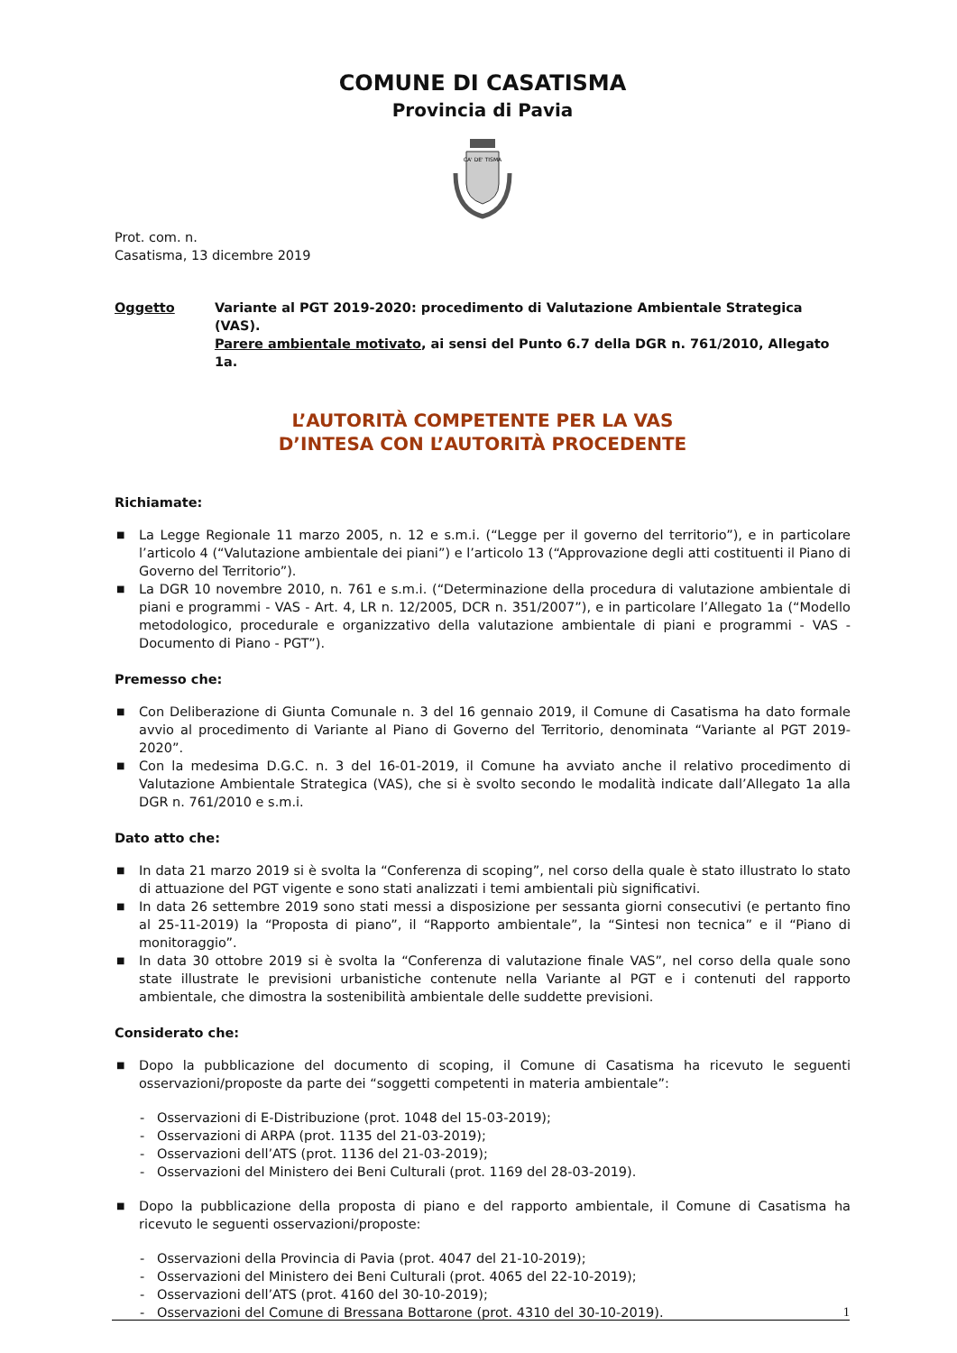COMUNE DI CASATISMA
Provincia di Pavia
CA' DE' TISMA
Prot. com. n.
Casatisma, 13 dicembre 2019
Oggetto Variante al PGT 2019-2020: procedimento di Valutazione Ambientale Strategica (VAS).
Parere ambientale motivato, ai sensi del Punto 6.7 della DGR n. 761/2010, Allegato 1a.
L’AUTORITÀ COMPETENTE PER LA VAS
D’INTESA CON L’AUTORITÀ PROCEDENTE
Richiamate:
■ La Legge Regionale 11 marzo 2005, n. 12 e s.m.i. (“Legge per il governo del territorio”), e in particolare l’articolo 4 (“Valutazione ambientale dei piani”) e l’articolo 13 (“Approvazione degli atti costituenti il Piano di Governo del Territorio”).
■ La DGR 10 novembre 2010, n. 761 e s.m.i. (“Determinazione della procedura di valutazione ambientale di piani e programmi - VAS - Art. 4, LR n. 12/2005, DCR n. 351/2007”), e in particolare l’Allegato 1a (“Modello metodologico, procedurale e organizzativo della valutazione ambientale di piani e programmi - VAS - Documento di Piano - PGT”).
Premesso che:
■ Con Deliberazione di Giunta Comunale n. 3 del 16 gennaio 2019, il Comune di Casatisma ha dato formale avvio al procedimento di Variante al Piano di Governo del Territorio, denominata “Variante al PGT 2019-2020”.
■ Con la medesima D.G.C. n. 3 del 16-01-2019, il Comune ha avviato anche il relativo procedimento di Valutazione Ambientale Strategica (VAS), che si è svolto secondo le modalità indicate dall’Allegato 1a alla DGR n. 761/2010 e s.m.i.
Dato atto che:
■ In data 21 marzo 2019 si è svolta la “Conferenza di scoping”, nel corso della quale è stato illustrato lo stato di attuazione del PGT vigente e sono stati analizzati i temi ambientali più significativi.
■ In data 26 settembre 2019 sono stati messi a disposizione per sessanta giorni consecutivi (e pertanto fino al 25-11-2019) la “Proposta di piano”, il “Rapporto ambientale”, la “Sintesi non tecnica” e il “Piano di monitoraggio”.
■ In data 30 ottobre 2019 si è svolta la “Conferenza di valutazione finale VAS”, nel corso della quale sono state illustrate le previsioni urbanistiche contenute nella Variante al PGT e i contenuti del rapporto ambientale, che dimostra la sostenibilità ambientale delle suddette previsioni.
Considerato che:
■ Dopo la pubblicazione del documento di scoping, il Comune di Casatisma ha ricevuto le seguenti osservazioni/proposte da parte dei “soggetti competenti in materia ambientale”:
- Osservazioni di E-Distribuzione (prot. 1048 del 15-03-2019);
- Osservazioni di ARPA (prot. 1135 del 21-03-2019);
- Osservazioni dell’ATS (prot. 1136 del 21-03-2019);
- Osservazioni del Ministero dei Beni Culturali (prot. 1169 del 28-03-2019).
■ Dopo la pubblicazione della proposta di piano e del rapporto ambientale, il Comune di Casatisma ha ricevuto le seguenti osservazioni/proposte:
- Osservazioni della Provincia di Pavia (prot. 4047 del 21-10-2019);
- Osservazioni del Ministero dei Beni Culturali (prot. 4065 del 22-10-2019);
- Osservazioni dell’ATS (prot. 4160 del 30-10-2019);
- Osservazioni del Comune di Bressana Bottarone (prot. 4310 del 30-10-2019).
1